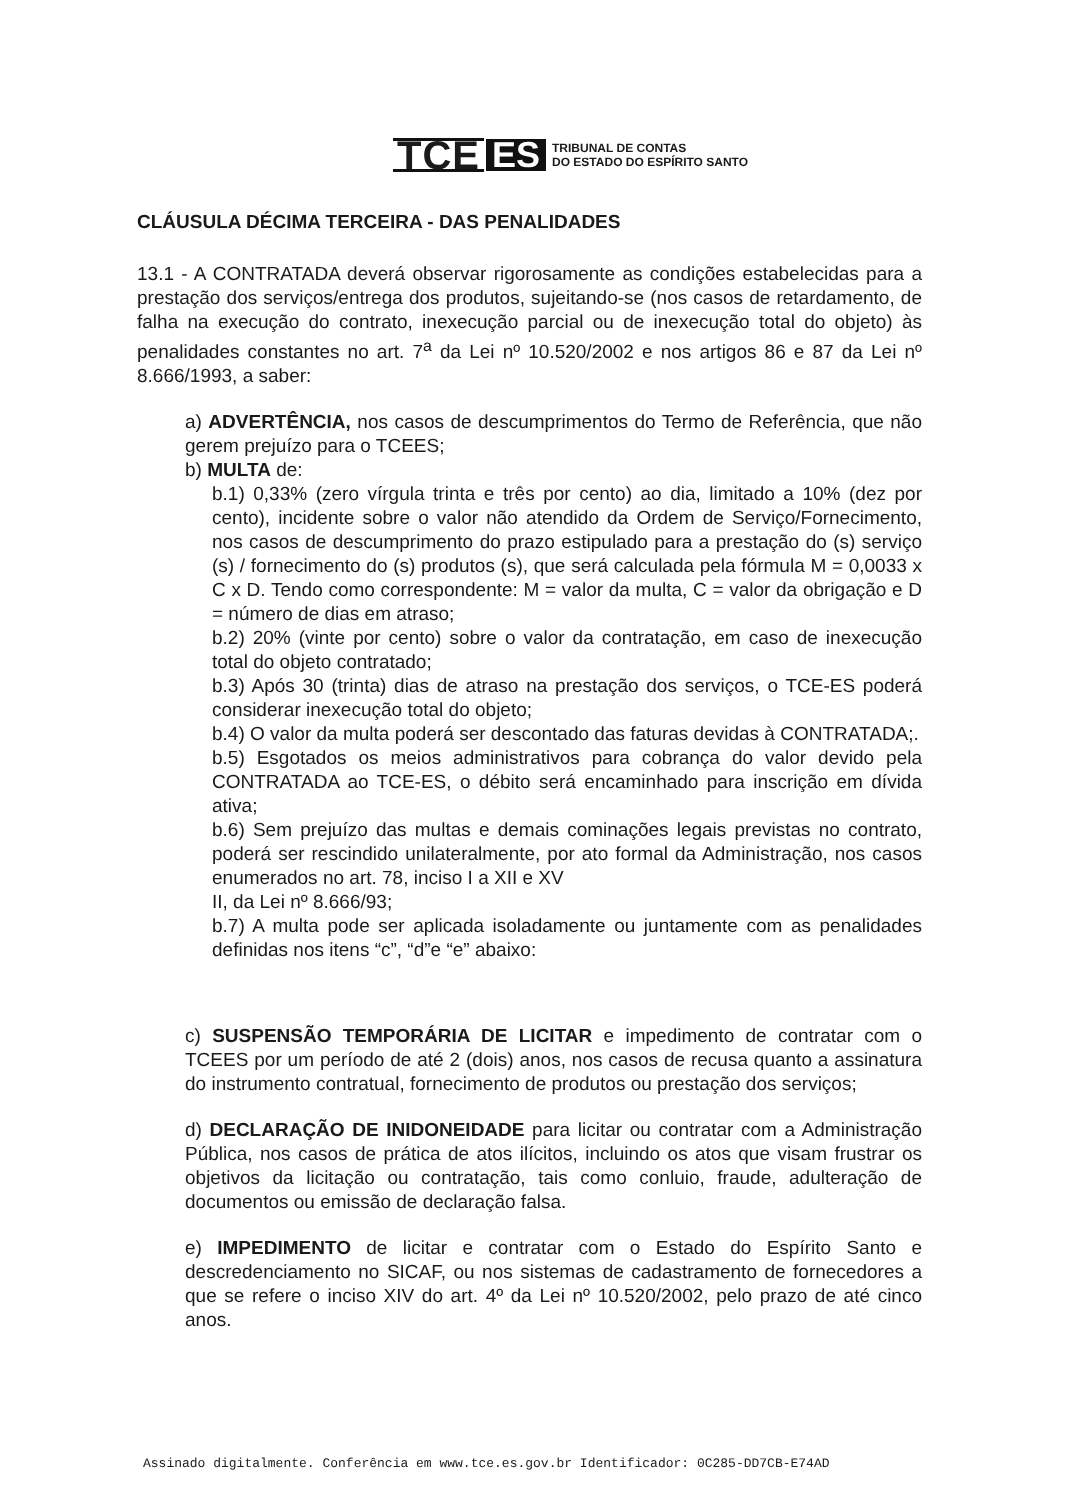TCE ES TRIBUNAL DE CONTAS
DO ESTADO DO ESPÍRITO SANTO
CLÁUSULA DÉCIMA TERCEIRA - DAS PENALIDADES
13.1 - A CONTRATADA deverá observar rigorosamente as condições estabelecidas para a prestação dos serviços/entrega dos produtos, sujeitando-se (nos casos de retardamento, de falha na execução do contrato, inexecução parcial ou de inexecução total do objeto) às penalidades constantes no art. 7<sup>a</sup> da Lei nº 10.520/2002 e nos artigos 86 e 87 da Lei nº 8.666/1993, a saber:
a) ADVERTÊNCIA, nos casos de descumprimentos do Termo de Referência, que não gerem prejuízo para o TCEES;
b) MULTA de:
b.1) 0,33% (zero vírgula trinta e três por cento) ao dia, limitado a 10% (dez por cento), incidente sobre o valor não atendido da Ordem de Serviço/Fornecimento, nos casos de descumprimento do prazo estipulado para a prestação do (s) serviço (s) / fornecimento do (s) produtos (s), que será calculada pela fórmula M = 0,0033 x C x D. Tendo como correspondente: M = valor da multa, C = valor da obrigação e D = número de dias em atraso;
b.2) 20% (vinte por cento) sobre o valor da contratação, em caso de inexecução total do objeto contratado;
b.3) Após 30 (trinta) dias de atraso na prestação dos serviços, o TCE-ES poderá considerar inexecução total do objeto;
b.4) O valor da multa poderá ser descontado das faturas devidas à CONTRATADA;.
b.5) Esgotados os meios administrativos para cobrança do valor devido pela CONTRATADA ao TCE-ES, o débito será encaminhado para inscrição em dívida ativa;
b.6) Sem prejuízo das multas e demais cominações legais previstas no contrato, poderá ser rescindido unilateralmente, por ato formal da Administração, nos casos enumerados no art. 78, inciso I a XII e XV
II, da Lei nº 8.666/93;
b.7) A multa pode ser aplicada isoladamente ou juntamente com as penalidades definidas nos itens “c”, “d”e “e” abaixo:
c) SUSPENSÃO TEMPORÁRIA DE LICITAR e impedimento de contratar com o TCEES por um período de até 2 (dois) anos, nos casos de recusa quanto a assinatura do instrumento contratual, fornecimento de produtos ou prestação dos serviços;
d) DECLARAÇÃO DE INIDONEIDADE para licitar ou contratar com a Administração Pública, nos casos de prática de atos ilícitos, incluindo os atos que visam frustrar os objetivos da licitação ou contratação, tais como conluio, fraude, adulteração de documentos ou emissão de declaração falsa.
e) IMPEDIMENTO de licitar e contratar com o Estado do Espírito Santo e descredenciamento no SICAF, ou nos sistemas de cadastramento de fornecedores a que se refere o inciso XIV do art. 4º da Lei nº 10.520/2002, pelo prazo de até cinco anos.
Assinado digitalmente. Conferência em www.tce.es.gov.br Identificador: 0C285-DD7CB-E74AD